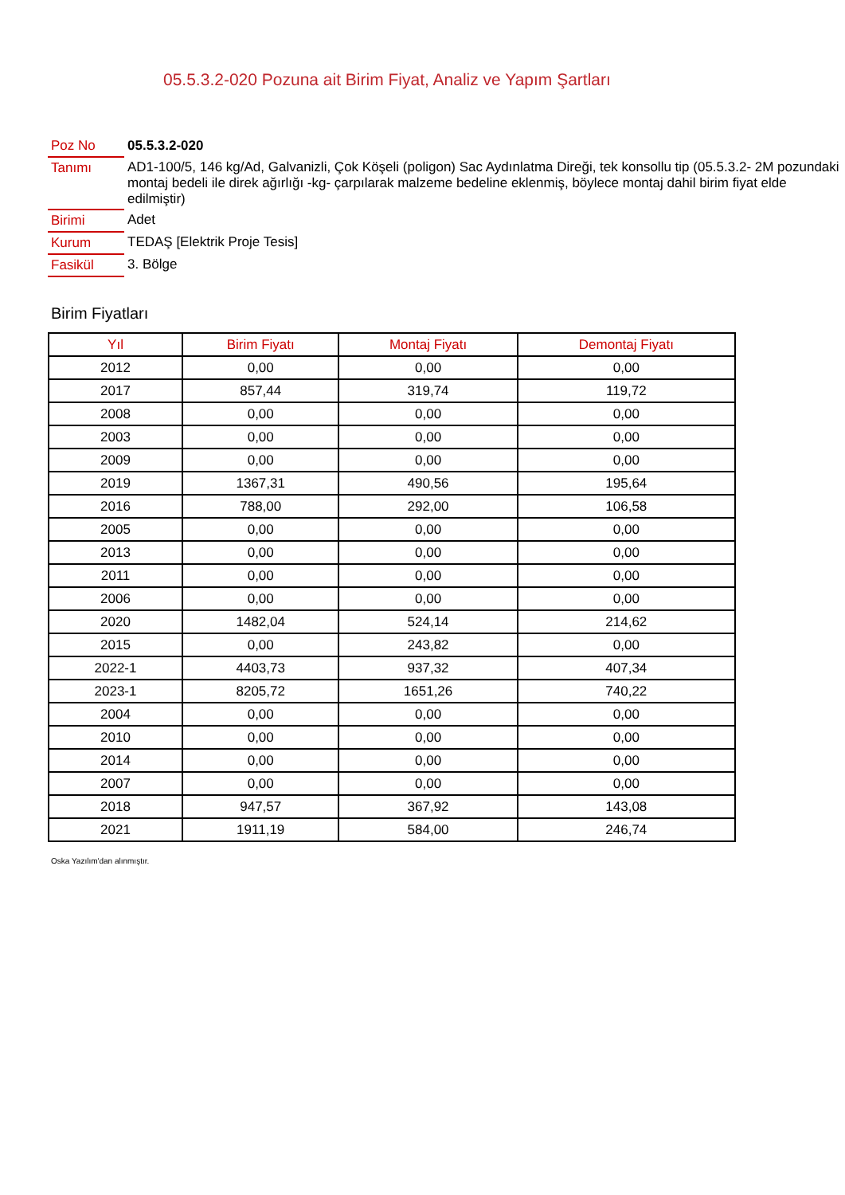05.5.3.2-020 Pozuna ait Birim Fiyat, Analiz ve Yapım Şartları
| Poz No | 05.5.3.2-020 |
| Tanımı | AD1-100/5, 146 kg/Ad, Galvanizli, Çok Köşeli (poligon) Sac Aydınlatma Direği, tek konsollu tip (05.5.3.2- 2M pozundaki montaj bedeli ile direk ağırlığı -kg- çarpılarak malzeme bedeline eklenmiş, böylece montaj dahil birim fiyat elde edilmiştir) |
| Birimi | Adet |
| Kurum | TEDAŞ [Elektrik Proje Tesis] |
| Fasikül | 3. Bölge |
Birim Fiyatları
| Yıl | Birim Fiyatı | Montaj Fiyatı | Demontaj Fiyatı |
| --- | --- | --- | --- |
| 2012 | 0,00 | 0,00 | 0,00 |
| 2017 | 857,44 | 319,74 | 119,72 |
| 2008 | 0,00 | 0,00 | 0,00 |
| 2003 | 0,00 | 0,00 | 0,00 |
| 2009 | 0,00 | 0,00 | 0,00 |
| 2019 | 1367,31 | 490,56 | 195,64 |
| 2016 | 788,00 | 292,00 | 106,58 |
| 2005 | 0,00 | 0,00 | 0,00 |
| 2013 | 0,00 | 0,00 | 0,00 |
| 2011 | 0,00 | 0,00 | 0,00 |
| 2006 | 0,00 | 0,00 | 0,00 |
| 2020 | 1482,04 | 524,14 | 214,62 |
| 2015 | 0,00 | 243,82 | 0,00 |
| 2022-1 | 4403,73 | 937,32 | 407,34 |
| 2023-1 | 8205,72 | 1651,26 | 740,22 |
| 2004 | 0,00 | 0,00 | 0,00 |
| 2010 | 0,00 | 0,00 | 0,00 |
| 2014 | 0,00 | 0,00 | 0,00 |
| 2007 | 0,00 | 0,00 | 0,00 |
| 2018 | 947,57 | 367,92 | 143,08 |
| 2021 | 1911,19 | 584,00 | 246,74 |
Oska Yazılım'dan alınmıştır.